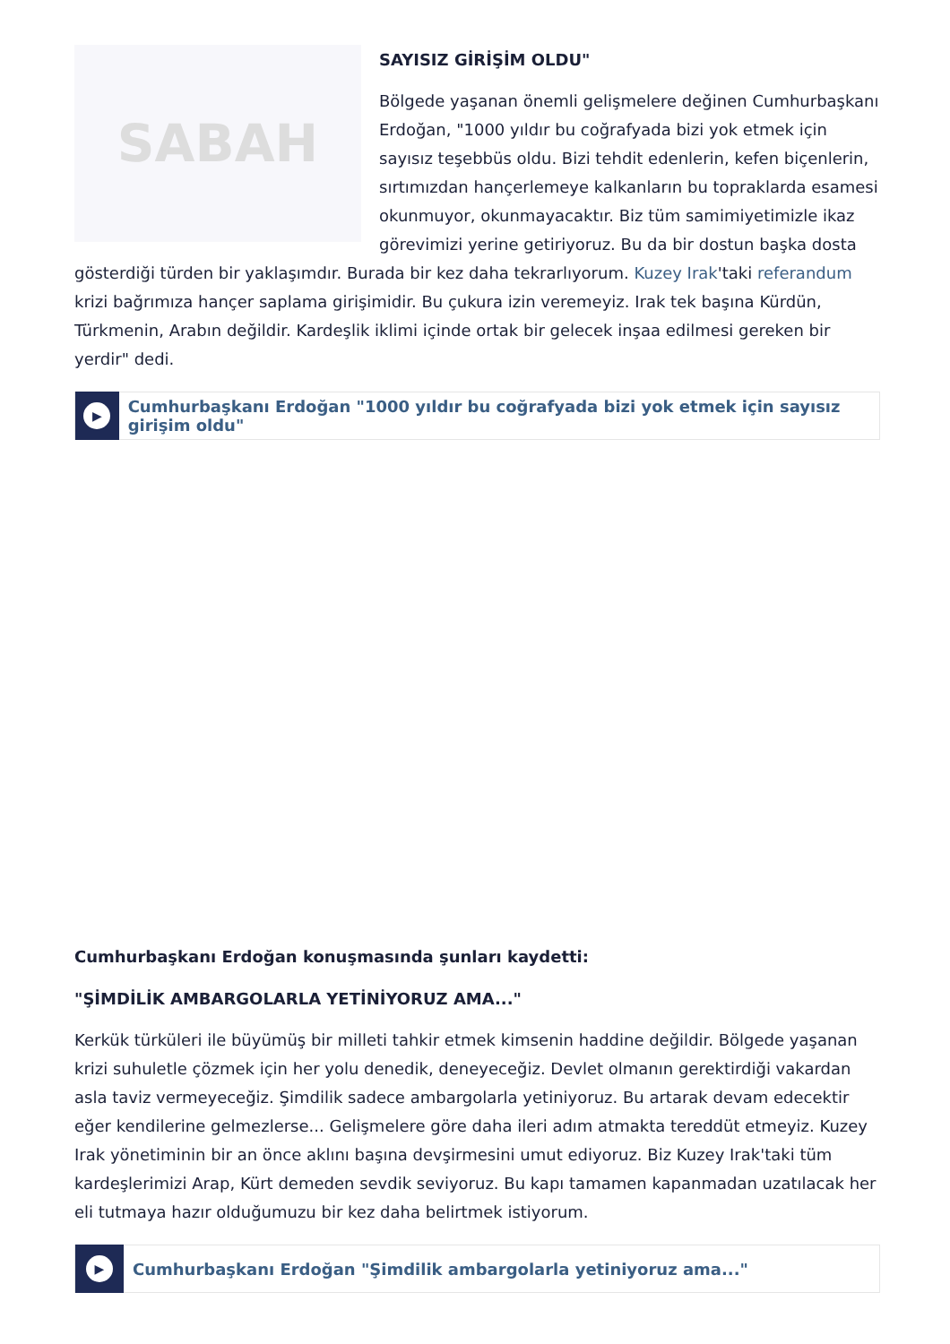SABAH
SAYISIZ GİRİŞİM OLDU"
Bölgede yaşanan önemli gelişmelere değinen Cumhurbaşkanı Erdoğan, "1000 yıldır bu coğrafyada bizi yok etmek için sayısız teşebbüs oldu. Bizi tehdit edenlerin, kefen biçenlerin, sırtımızdan hançerlemeye kalkanların bu topraklarda esamesi okunmuyor, okunmayacaktır. Biz tüm samimiyetimizle ikaz görevimizi yerine getiriyoruz. Bu da bir dostun başka dosta gösterdiği türden bir yaklaşımdır. Burada bir kez daha tekrarlıyorum. Kuzey Irak'taki referandum krizi bağrımıza hançer saplama girişimidir. Bu çukura izin veremeyiz. Irak tek başına Kürdün, Türkmenin, Arabın değildir. Kardeşlik iklimi içinde ortak bir gelecek inşaa edilmesi gereken bir yerdir" dedi.
▶
Cumhurbaşkanı Erdoğan "1000 yıldır bu coğrafyada bizi yok etmek için sayısız girişim oldu"
Cumhurbaşkanı Erdoğan konuşmasında şunları kaydetti:
"ŞİMDİLİK AMBARGOLARLA YETİNİYORUZ AMA..."
Kerkük türküleri ile büyümüş bir milleti tahkir etmek kimsenin haddine değildir. Bölgede yaşanan krizi suhuletle çözmek için her yolu denedik, deneyeceğiz. Devlet olmanın gerektirdiği vakardan asla taviz vermeyeceğiz. Şimdilik sadece ambargolarla yetiniyoruz. Bu artarak devam edecektir eğer kendilerine gelmezlerse... Gelişmelere göre daha ileri adım atmakta tereddüt etmeyiz. Kuzey Irak yönetiminin bir an önce aklını başına devşirmesini umut ediyoruz. Biz Kuzey Irak'taki tüm kardeşlerimizi Arap, Kürt demeden sevdik seviyoruz. Bu kapı tamamen kapanmadan uzatılacak her eli tutmaya hazır olduğumuzu bir kez daha belirtmek istiyorum.
▶
Cumhurbaşkanı Erdoğan "Şimdilik ambargolarla yetiniyoruz ama..."